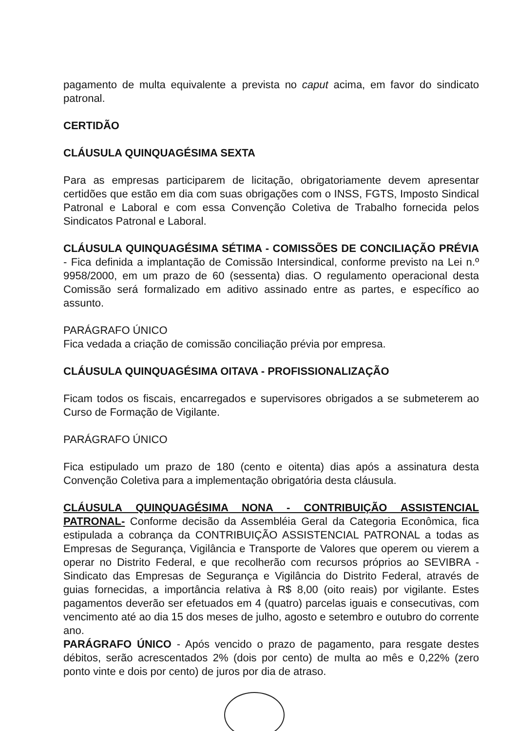pagamento de multa equivalente a prevista no caput acima, em favor do sindicato patronal.
CERTIDÃO
CLÁUSULA QUINQUAGÉSIMA SEXTA
Para as empresas participarem de licitação, obrigatoriamente devem apresentar certidões que estão em dia com suas obrigações com o INSS, FGTS, Imposto Sindical Patronal e Laboral e com essa Convenção Coletiva de Trabalho fornecida pelos Sindicatos Patronal e Laboral.
CLÁUSULA QUINQUAGÉSIMA SÉTIMA - COMISSÕES DE CONCILIAÇÃO PRÉVIA - Fica definida a implantação de Comissão Intersindical, conforme previsto na Lei n.º 9958/2000, em um prazo de 60 (sessenta) dias. O regulamento operacional desta Comissão será formalizado em aditivo assinado entre as partes, e específico ao assunto.
PARÁGRAFO ÚNICO
Fica vedada a criação de comissão conciliação prévia por empresa.
CLÁUSULA QUINQUAGÉSIMA OITAVA - PROFISSIONALIZAÇÃO
Ficam todos os fiscais, encarregados e supervisores obrigados a se submeterem ao Curso de Formação de Vigilante.
PARÁGRAFO ÚNICO
Fica estipulado um prazo de 180 (cento e oitenta) dias após a assinatura desta Convenção Coletiva para a implementação obrigatória desta cláusula.
CLÁUSULA QUINQUAGÉSIMA NONA - CONTRIBUIÇÃO ASSISTENCIAL PATRONAL- Conforme decisão da Assembléia Geral da Categoria Econômica, fica estipulada a cobrança da CONTRIBUIÇÃO ASSISTENCIAL PATRONAL a todas as Empresas de Segurança, Vigilância e Transporte de Valores que operem ou vierem a operar no Distrito Federal, e que recolherão com recursos próprios ao SEVIBRA - Sindicato das Empresas de Segurança e Vigilância do Distrito Federal, através de guias fornecidas, a importância relativa à R$ 8,00 (oito reais) por vigilante. Estes pagamentos deverão ser efetuados em 4 (quatro) parcelas iguais e consecutivas, com vencimento até ao dia 15 dos meses de julho, agosto e setembro e outubro do corrente ano.
PARÁGRAFO ÚNICO - Após vencido o prazo de pagamento, para resgate destes débitos, serão acrescentados 2% (dois por cento) de multa ao mês e 0,22% (zero ponto vinte e dois por cento) de juros por dia de atraso.